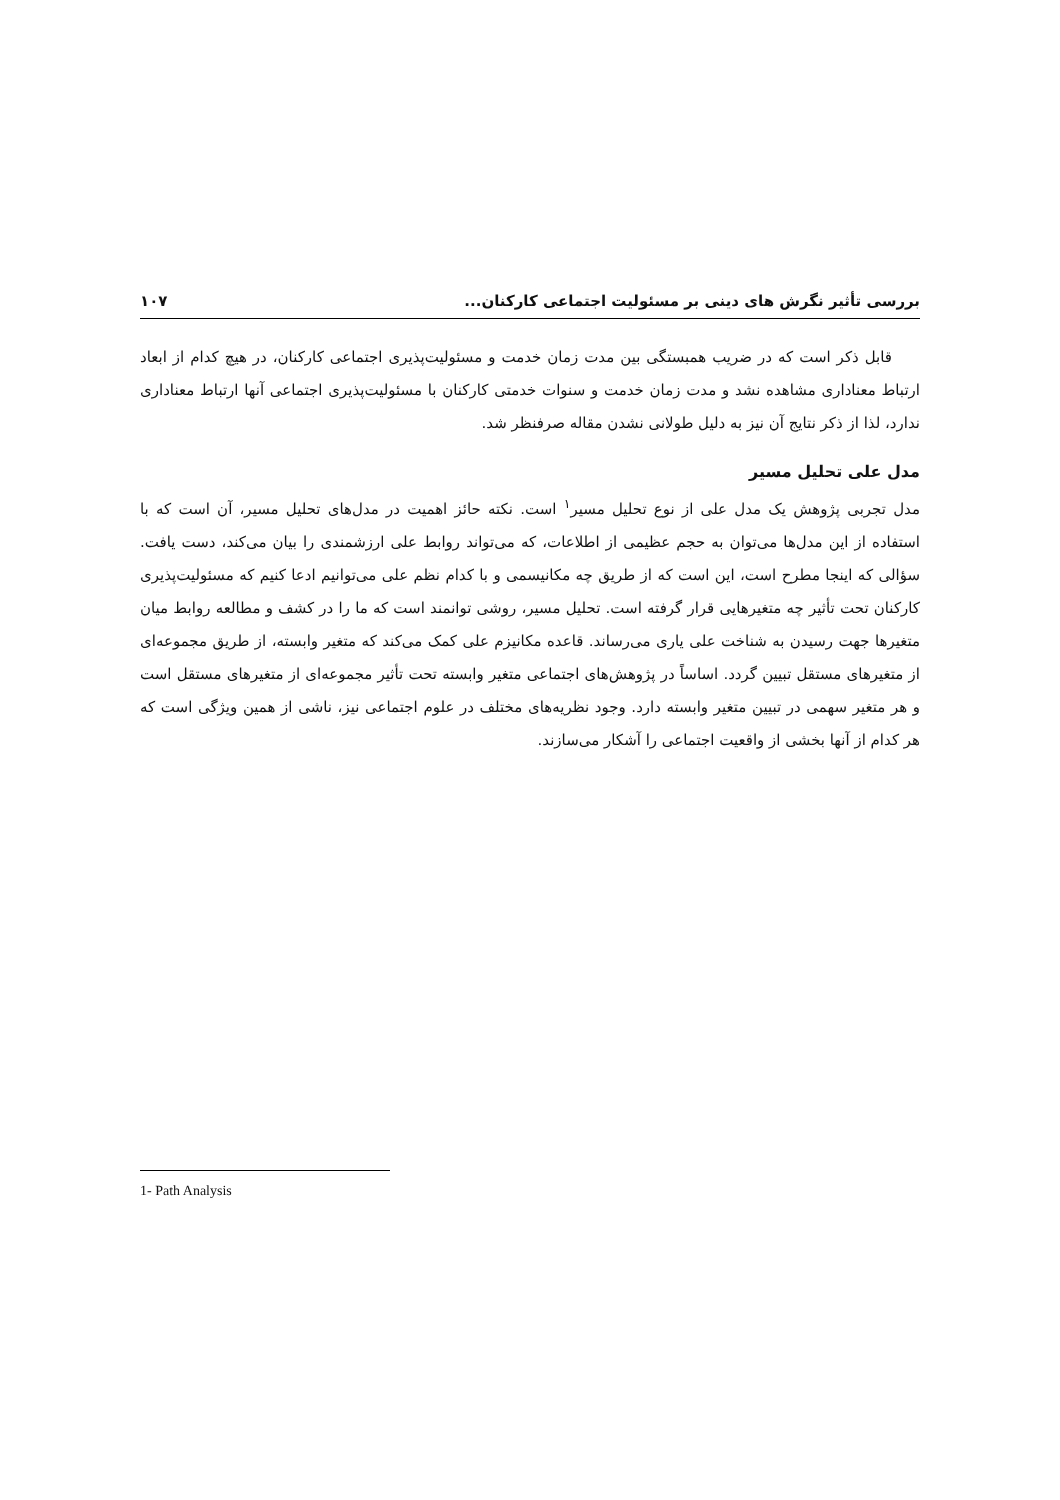بررسی تأثیر نگرش های دینی بر مسئولیت اجتماعی کارکنان... ۱۰۷
قابل ذکر است که در ضریب همبستگی بین مدت زمان خدمت و مسئولیت‌پذیری اجتماعی کارکنان، در هیچ کدام از ابعاد ارتباط معناداری مشاهده نشد و مدت زمان خدمت و سنوات خدمتی کارکنان با مسئولیت‌پذیری اجتماعی آنها ارتباط معناداری ندارد، لذا از ذکر نتایج آن نیز به دلیل طولانی نشدن مقاله صرفنظر شد.
مدل علی تحلیل مسیر
مدل تجربی پژوهش یک مدل علی از نوع تحلیل مسیر<sup>۱</sup> است. نکته حائز اهمیت در مدل‌های تحلیل مسیر، آن است که با استفاده از این مدل‌ها می‌توان به حجم عظیمی از اطلاعات، که می‌تواند روابط علی ارزشمندی را بیان می‌کند، دست یافت. سؤالی که اینجا مطرح است، این است که از طریق چه مکانیسمی و با کدام نظم علی می‌توانیم ادعا کنیم که مسئولیت‌پذیری کارکنان تحت تأثیر چه متغیرهایی قرار گرفته است. تحلیل مسیر، روشی توانمند است که ما را در کشف و مطالعه روابط میان متغیرها جهت رسیدن به شناخت علی یاری می‌رساند. قاعده مکانیزم علی کمک می‌کند که متغیر وابسته، از طریق مجموعه‌ای از متغیرهای مستقل تبیین گردد. اساساً در پژوهش‌های اجتماعی متغیر وابسته تحت تأثیر مجموعه‌ای از متغیرهای مستقل است و هر متغیر سهمی در تبیین متغیر وابسته دارد. وجود نظریه‌های مختلف در علوم اجتماعی نیز، ناشی از همین ویژگی است که هر کدام از آنها بخشی از واقعیت اجتماعی را آشکار می‌سازند.
1- Path Analysis